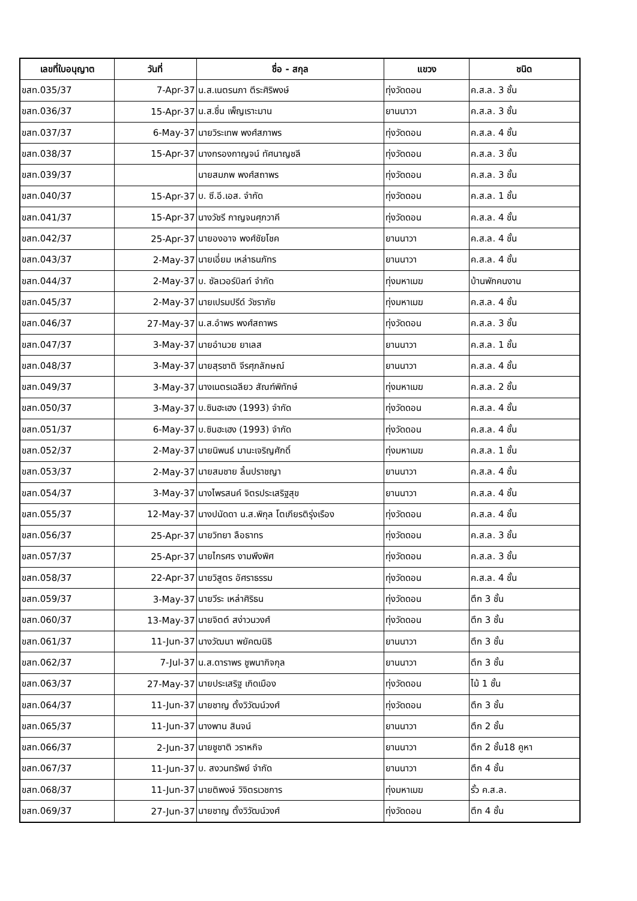| เลขที่ใบอนุญาต | วันที่ | ชื่อ - สกุล | แขวง | ชนิด |
| --- | --- | --- | --- | --- |
| ขสท.035/37 | 7-Apr-37 | น.ส.เนตรนภา ตีระศิริพงษ์ | ทุ่งวัดดอน | ค.ส.ล. 3 ชั้น |
| ขสท.036/37 | 15-Apr-37 | น.ส.ชื่น เพ็ญเราะมาน | ยานนาวา | ค.ส.ล. 3 ชั้น |
| ขสท.037/37 | 6-May-37 | นายวิระเทพ พงศ์สภาพร | ทุ่งวัดดอน | ค.ส.ล. 4 ชั้น |
| ขสท.038/37 | 15-Apr-37 | นางกรองกาญจน์ ทัศนาญชลี | ทุ่งวัดดอน | ค.ส.ล. 3 ชั้น |
| ขสท.039/37 | | นายสมภพ พงศ์สถาพร | ทุ่งวัดดอน | ค.ส.ล. 3 ชั้น |
| ขสท.040/37 | 15-Apr-37 | บ. ซี.อี.เอส. จำกัด | ทุ่งวัดดอน | ค.ส.ล. 1 ชั้น |
| ขสท.041/37 | 15-Apr-37 | นางวัชรี กาญจนศุภวาคี | ทุ่งวัดดอน | ค.ส.ล. 4 ชั้น |
| ขสท.042/37 | 25-Apr-37 | นายองอาจ พงศ์ชัยโชค | ยานนาวา | ค.ส.ล. 4 ชั้น |
| ขสท.043/37 | 2-May-37 | นายเอี่ยม เหล่าธนภัทร | ยานนาวา | ค.ส.ล. 4 ชั้น |
| ขสท.044/37 | 2-May-37 | บ. ซัลเวอร์บิลท์ จำกัด | ทุ่งมหาเมฆ | บ้านพักคนงาน |
| ขสท.045/37 | 2-May-37 | นายเปรมปรีด์ วัชราภัย | ทุ่งมหาเมฆ | ค.ส.ล. 4 ชั้น |
| ขสท.046/37 | 27-May-37 | น.ส.อำพร พงศ์สถาพร | ทุ่งวัดดอน | ค.ส.ล. 3 ชั้น |
| ขสท.047/37 | 3-May-37 | นายอำนวย ยาเลส | ยานนาวา | ค.ส.ล. 1 ชั้น |
| ขสท.048/37 | 3-May-37 | นายสุรชาติ จีรศุภลักษณ์ | ยานนาวา | ค.ส.ล. 4 ชั้น |
| ขสท.049/37 | 3-May-37 | นางเนตรเฉลียว สัณฑ์พิทักษ์ | ทุ่งมหาเมฆ | ค.ส.ล. 2 ชั้น |
| ขสท.050/37 | 3-May-37 | บ.ซินฮะเฮง (1993) จำกัด | ทุ่งวัดดอน | ค.ส.ล. 4 ชั้น |
| ขสท.051/37 | 6-May-37 | บ.ซินฮะเฮง (1993) จำกัด | ทุ่งวัดดอน | ค.ส.ล. 4 ชั้น |
| ขสท.052/37 | 2-May-37 | นายนิพนธ์ มานะเจริญศักดิ์ | ทุ่งมหาเมฆ | ค.ส.ล. 1 ชั้น |
| ขสท.053/37 | 2-May-37 | นายสมชาย ลิ้นปราชญา | ยานนาวา | ค.ส.ล. 4 ชั้น |
| ขสท.054/37 | 3-May-37 | นางไพรสนค์ จิตรประเสริฐสุข | ยานนาวา | ค.ส.ล. 4 ชั้น |
| ขสท.055/37 | 12-May-37 | นางปนัดดา น.ส.พิกุล โตเกียรติรุ่งเรือง | ทุ่งวัดดอน | ค.ส.ล. 4 ชั้น |
| ขสท.056/37 | 25-Apr-37 | นายวิทยา ลือธาทร | ทุ่งวัดดอน | ค.ส.ล. 3 ชั้น |
| ขสท.057/37 | 25-Apr-37 | นายไกรศร งามพึงพิศ | ทุ่งวัดดอน | ค.ส.ล. 3 ชั้น |
| ขสท.058/37 | 22-Apr-37 | นายวิสูตร อัศราธรรม | ทุ่งวัดดอน | ค.ส.ล. 4 ชั้น |
| ขสท.059/37 | 3-May-37 | นายวีระ เหล่าศิริธน | ทุ่งวัดดอน | ตึก 3 ชั้น |
| ขสท.060/37 | 13-May-37 | นายจิตต์ สง่าวนวงศ์ | ทุ่งวัดดอน | ตึก 3 ชั้น |
| ขสท.061/37 | 11-Jun-37 | นางวัฒนา พยัคฒนิธิ | ยานนาวา | ตึก 3 ชั้น |
| ขสท.062/37 | 7-Jul-37 | น.ส.ดาราพร ชูพนากิจกุล | ยานนาวา | ตึก 3 ชั้น |
| ขสท.063/37 | 27-May-37 | นายประเสริฐ เกิดเมือง | ทุ่งวัดดอน | ไม้ 1 ชั้น |
| ขสท.064/37 | 11-Jun-37 | นายชาญ ตั้งวิวัฒน์วงศ์ | ทุ่งวัดดอน | ตึก 3 ชั้น |
| ขสท.065/37 | 11-Jun-37 | นางพาน สินจน์ | ยานนาวา | ตึก 2 ชั้น |
| ขสท.066/37 | 2-Jun-37 | นายชูชาติ วราหกิจ | ยานนาวา | ตึก 2 ชั้น18 คูหา |
| ขสท.067/37 | 11-Jun-37 | บ. สงวนทรัพย์ จำกัด | ยานนาวา | ตึก 4 ชั้น |
| ขสท.068/37 | 11-Jun-37 | นายติพงษ์ วิจิตรเวชการ | ทุ่งมหาเมฆ | รั้ว ค.ส.ล. |
| ขสท.069/37 | 27-Jun-37 | นายชาญ ตั้งวิวัฒน์วงศ์ | ทุ่งวัดดอน | ตึก 4 ชั้น |